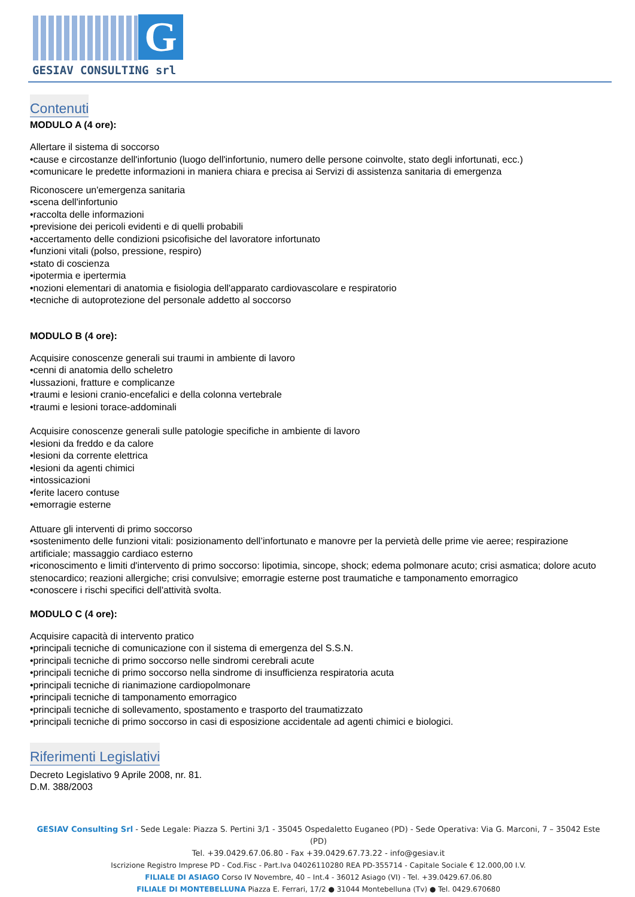G
GESIAV CONSULTING srl
Contenuti
MODULO A (4 ore):
Allertare il sistema di soccorso
•cause e circostanze dell'infortunio (luogo dell'infortunio, numero delle persone coinvolte, stato degli infortunati, ecc.)
•comunicare le predette informazioni in maniera chiara e precisa ai Servizi di assistenza sanitaria di emergenza
Riconoscere un'emergenza sanitaria
•scena dell'infortunio
•raccolta delle informazioni
•previsione dei pericoli evidenti e di quelli probabili
•accertamento delle condizioni psicofisiche del lavoratore infortunato
•funzioni vitali (polso, pressione, respiro)
•stato di coscienza
•ipotermia e ipertermia
•nozioni elementari di anatomia e fisiologia dell'apparato cardiovascolare e respiratorio
•tecniche di autoprotezione del personale addetto al soccorso
MODULO B (4 ore):
Acquisire conoscenze generali sui traumi in ambiente di lavoro
•cenni di anatomia dello scheletro
•lussazioni, fratture e complicanze
•traumi e lesioni cranio-encefalici e della colonna vertebrale
•traumi e lesioni torace-addominali
Acquisire conoscenze generali sulle patologie specifiche in ambiente di lavoro
•lesioni da freddo e da calore
•lesioni da corrente elettrica
•lesioni da agenti chimici
•intossicazioni
•ferite lacero contuse
•emorragie esterne
Attuare gli interventi di primo soccorso
•sostenimento delle funzioni vitali: posizionamento dell’infortunato e manovre per la pervietà delle prime vie aeree; respirazione artificiale; massaggio cardiaco esterno
•riconoscimento e limiti d'intervento di primo soccorso: lipotimia, sincope, shock; edema polmonare acuto; crisi asmatica; dolore acuto stenocardico; reazioni allergiche; crisi convulsive; emorragie esterne post traumatiche e tamponamento emorragico
•conoscere i rischi specifici dell'attività svolta.
MODULO C (4 ore):
Acquisire capacità di intervento pratico
•principali tecniche di comunicazione con il sistema di emergenza del S.S.N.
•principali tecniche di primo soccorso nelle sindromi cerebrali acute
•principali tecniche di primo soccorso nella sindrome di insufficienza respiratoria acuta
•principali tecniche di rianimazione cardiopolmonare
•principali tecniche di tamponamento emorragico
•principali tecniche di sollevamento, spostamento e trasporto del traumatizzato
•principali tecniche di primo soccorso in casi di esposizione accidentale ad agenti chimici e biologici.
Riferimenti Legislativi
Decreto Legislativo 9 Aprile 2008, nr. 81.
D.M. 388/2003
GESIAV Consulting Srl - Sede Legale: Piazza S. Pertini 3/1 - 35045 Ospedaletto Euganeo (PD) - Sede Operativa: Via G. Marconi, 7 – 35042 Este (PD)
Tel. +39.0429.67.06.80 - Fax +39.0429.67.73.22 - info@gesiav.it
Iscrizione Registro Imprese PD - Cod.Fisc - Part.Iva 04026110280 REA PD-355714 - Capitale Sociale € 12.000,00 I.V.
FILIALE DI ASIAGO Corso IV Novembre, 40 – Int.4 - 36012 Asiago (VI) - Tel. +39.0429.67.06.80
FILIALE DI MONTEBELLUNA Piazza E. Ferrari, 17/2 ● 31044 Montebelluna (Tv) ● Tel. 0429.670680